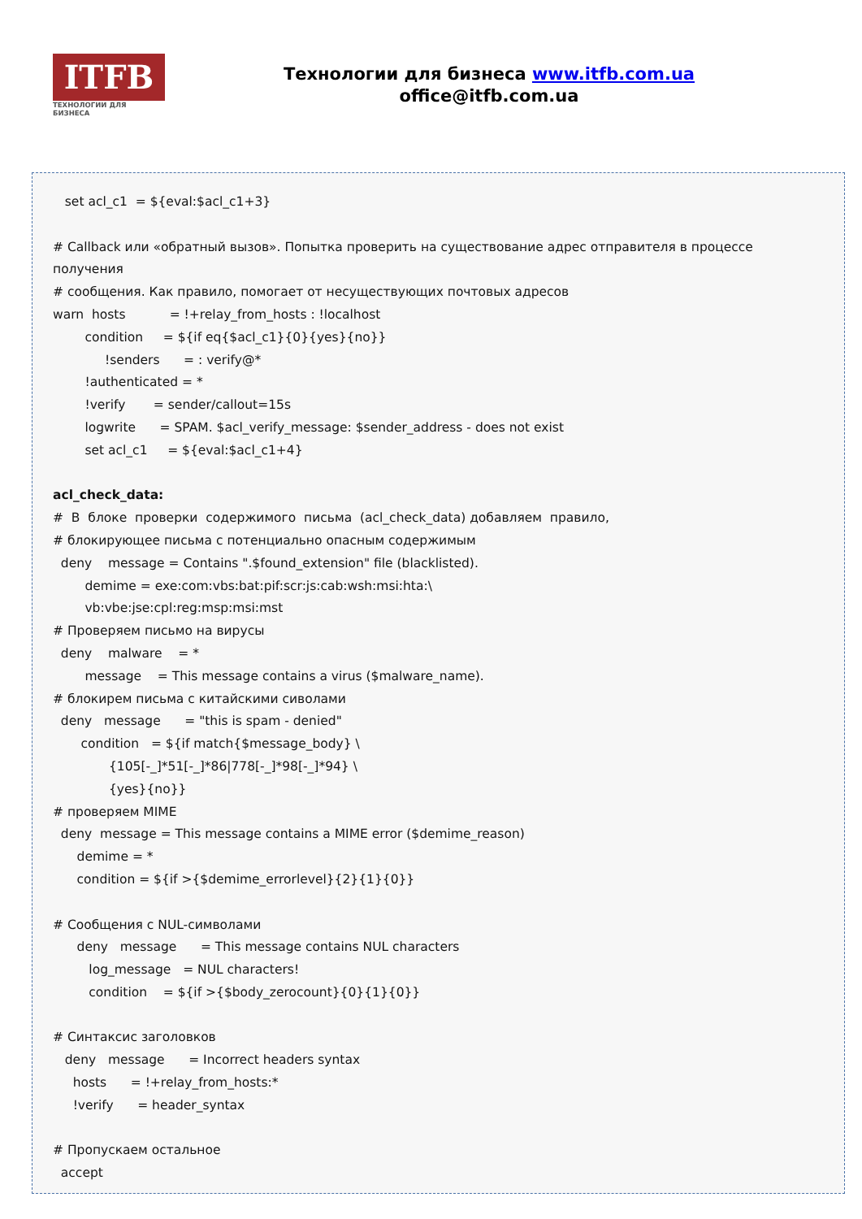ITFB
ТЕХНОЛОГИИ ДЛЯ БИЗНЕСА
Технологии для бизнеса www.itfb.com.ua
office@itfb.com.ua
set acl_c1 = ${eval:$acl_c1+3} # Callback или «обратный вызов». Попытка проверить на существование адрес отправителя в процессе получения # сообщения. Как правило, помогает от несуществующих почтовых адресов warn hosts = !+relay_from_hosts : !localhost condition = ${if eq{$acl_c1}{0}{yes}{no}} !senders = : verify@* !authenticated = * !verify = sender/callout=15s logwrite = SPAM. $acl_verify_message: $sender_address - does not exist set acl_c1 = ${eval:$acl_c1+4} acl_check_data: # В блоке проверки содержимого письма (acl_check_data) добавляем правило, # блокирующее письма с потенциально опасным содержимым deny message = Contains ".$found_extension" file (blacklisted). demime = exe:com:vbs:bat:pif:scr:js:cab:wsh:msi:hta:\ vb:vbe:jse:cpl:reg:msp:msi:mst # Проверяем письмо на вирусы deny malware = * message = This message contains a virus ($malware_name). # блокирем письма с китайскими сиволами deny message = "this is spam - denied" condition = ${if match{$message_body} \ {105[-_]*51[-_]*86|778[-_]*98[-_]*94} \ {yes}{no}} # проверяем MIME deny message = This message contains a MIME error ($demime_reason) demime = * condition = ${if >{$demime_errorlevel}{2}{1}{0}} # Сообщения с NUL-символами deny message = This message contains NUL characters log_message = NUL characters! condition = ${if >{$body_zerocount}{0}{1}{0}} # Синтаксис заголовков deny message = Incorrect headers syntax hosts = !+relay_from_hosts:* !verify = header_syntax # Пропускаем остальное accept